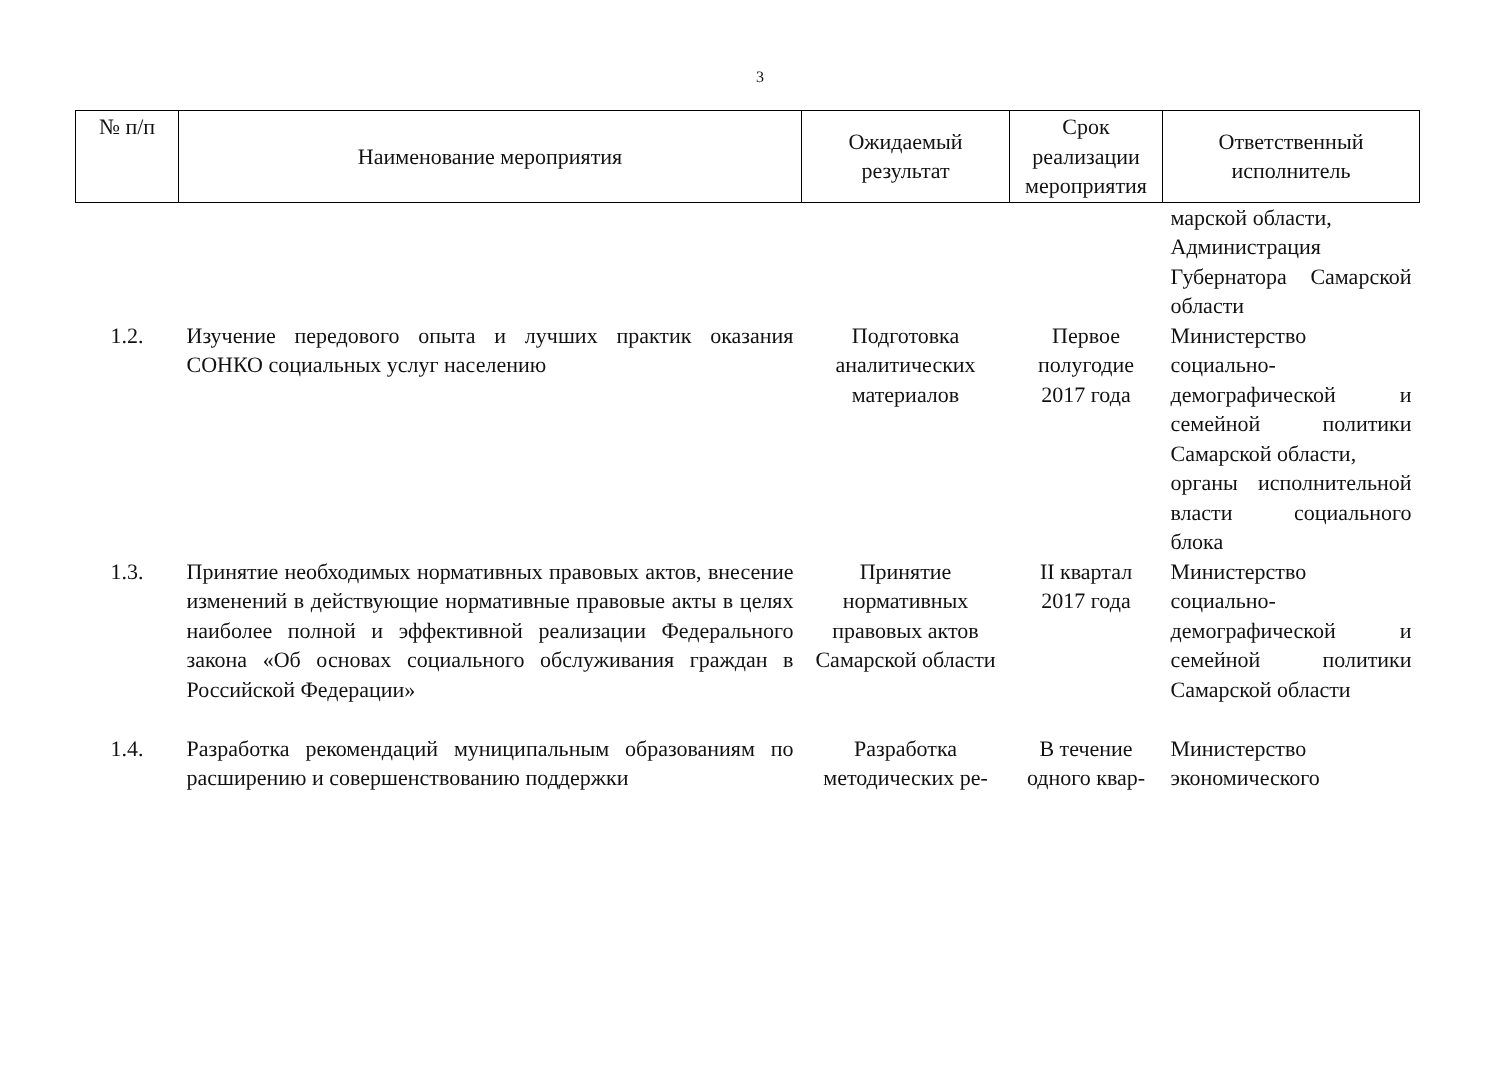3
| № п/п | Наименование мероприятия | Ожидаемый результат | Срок реализации мероприятия | Ответственный исполнитель |
| --- | --- | --- | --- | --- |
| | | | | марской области, Администрация Губернатора Самарской области |
| 1.2. | Изучение передового опыта и лучших практик оказания СОНКО социальных услуг населению | Подготовка аналитических материалов | Первое полугодие 2017 года | Министерство социально-демографической и семейной политики Самарской области, органы исполнительной власти социального блока |
| 1.3. | Принятие необходимых нормативных правовых актов, внесение изменений в действующие нормативные правовые акты в целях наиболее полной и эффективной реализации Федерального закона «Об основах социального обслуживания граждан в Российской Федерации» | Принятие нормативных правовых актов Самарской области | II квартал 2017 года | Министерство социально-демографической и семейной политики Самарской области |
| 1.4. | Разработка рекомендаций муниципальным образованиям по расширению и совершенствованию поддержки | Разработка методических ре- | В течение одного квар- | Министерство экономического |